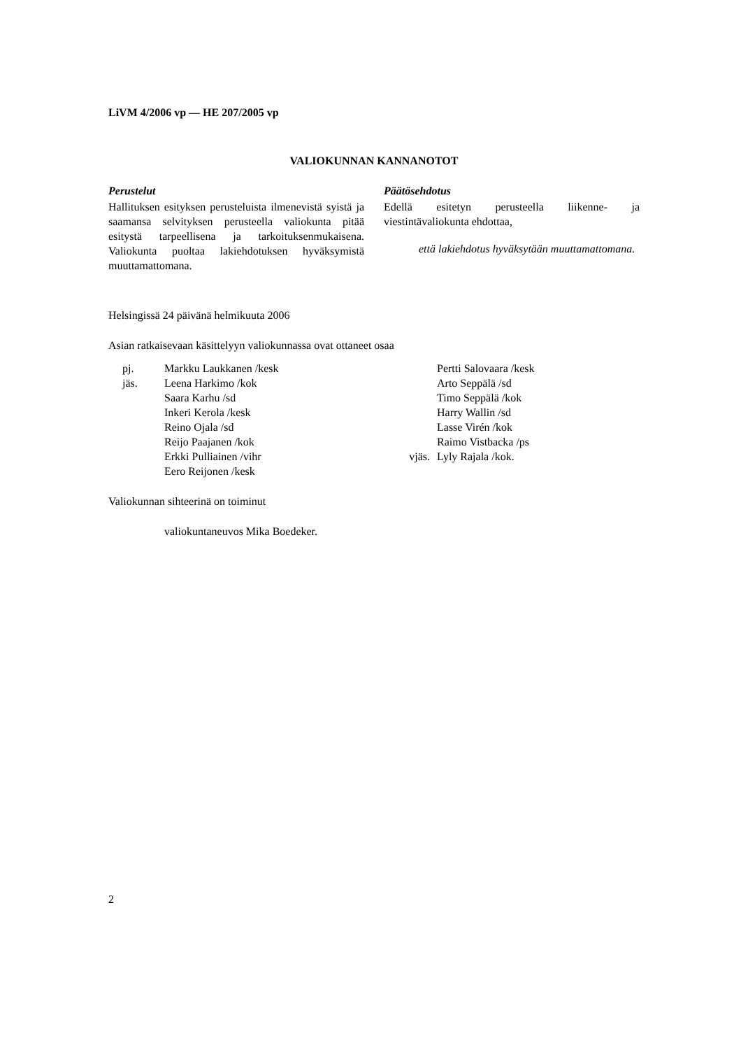LiVM 4/2006 vp — HE 207/2005 vp
VALIOKUNNAN KANNANOTOT
Perustelut
Hallituksen esityksen perusteluista ilmenevistä syistä ja saamansa selvityksen perusteella valiokunta pitää esitystä tarpeellisena ja tarkoituksenmukaisena. Valiokunta puoltaa lakiehdotuksen hyväksymistä muuttamattomana.
Päätösehdotus
Edellä esitetyn perusteella liikenne- ja viestintävaliokunta ehdottaa,
että lakiehdotus hyväksytään muuttamattomana.
Helsingissä 24 päivänä helmikuuta 2006
Asian ratkaisevaan käsittelyyn valiokunnassa ovat ottaneet osaa
| pj. | Markku Laukkanen /kesk | | Pertti Salovaara /kesk |
| jäs. | Leena Harkimo /kok | | Arto Seppälä /sd |
| | Saara Karhu /sd | | Timo Seppälä /kok |
| | Inkeri Kerola /kesk | | Harry Wallin /sd |
| | Reino Ojala /sd | | Lasse Virén /kok |
| | Reijo Paajanen /kok | | Raimo Vistbacka /ps |
| | Erkki Pulliainen /vihr | vjäs. | Lyly Rajala /kok. |
| | Eero Reijonen /kesk | | |
Valiokunnan sihteerinä on toiminut
valiokuntaneuvos Mika Boedeker.
2